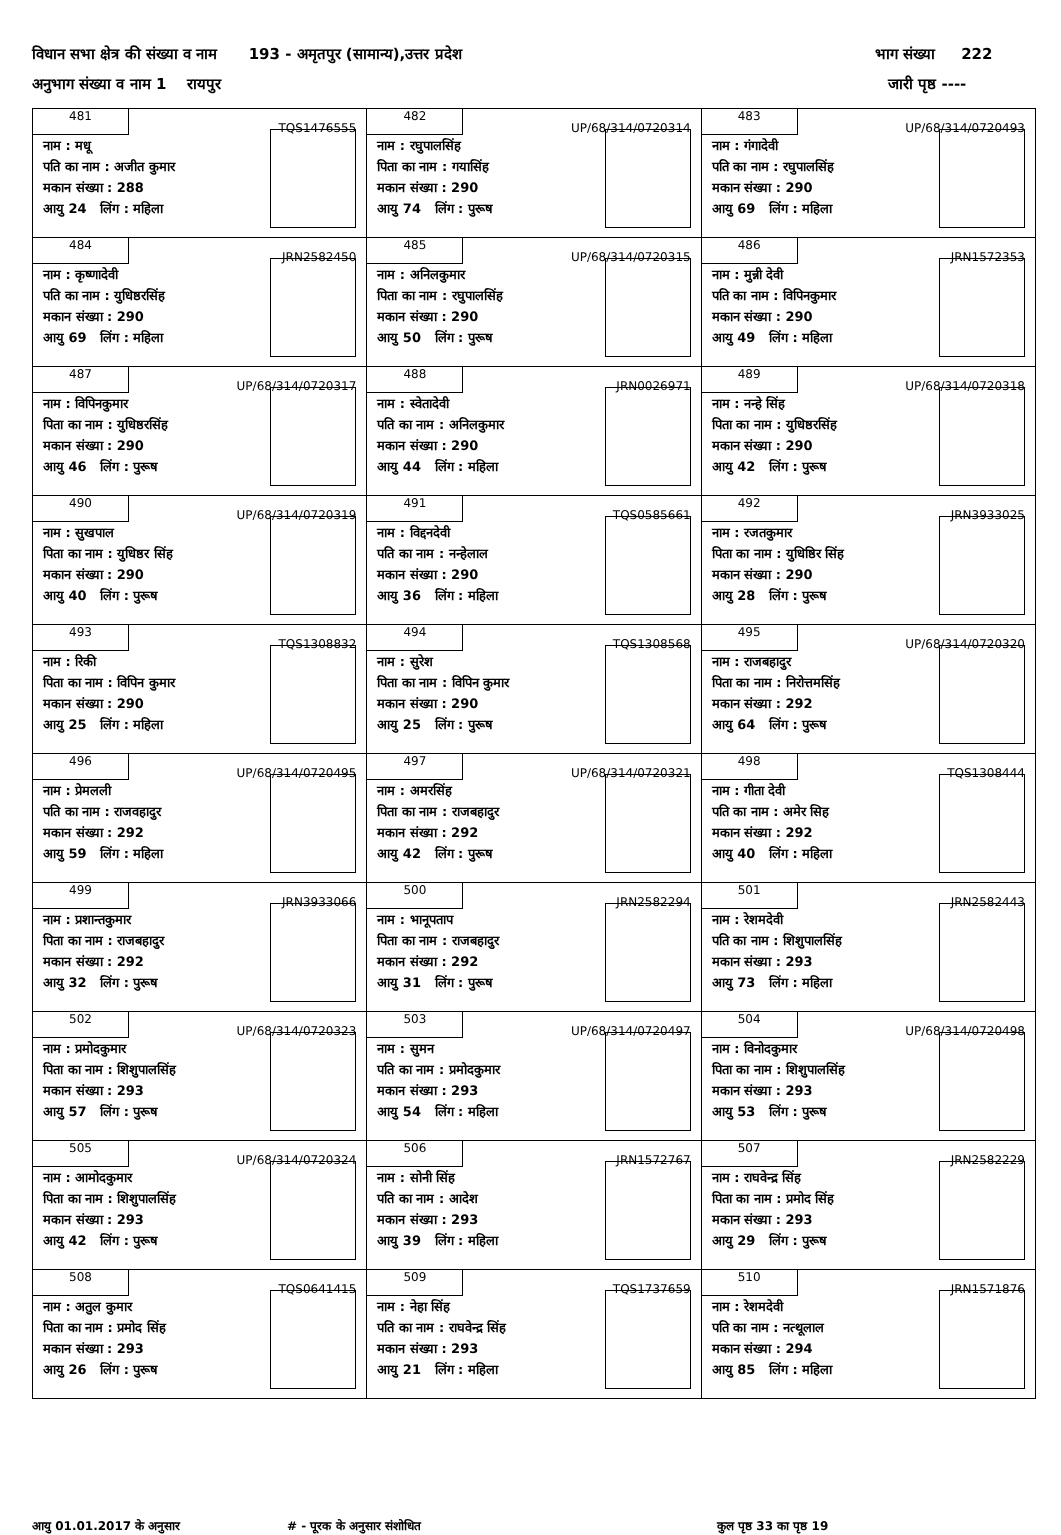विधान सभा क्षेत्र की संख्या व नाम 193 - अमृतपुर (सामान्य),उत्तर प्रदेश भाग संख्या 222
अनुभाग संख्या व नाम 1 रायपुर जारी पृष्ठ ----
| 481 TQS1476555 नाम : मधू पति का नाम : अजीत कुमार मकान संख्या : 288 आयु 24 लिंग : महिला | 482 UP/68/314/0720314 नाम : रघुपालसिंह पिता का नाम : गयासिंह मकान संख्या : 290 आयु 74 लिंग : पुरूष | 483 UP/68/314/0720493 नाम : गंगादेवी पति का नाम : रघुपालसिंह मकान संख्या : 290 आयु 69 लिंग : महिला |
| 484 JRN2582450 नाम : कृष्णादेवी पति का नाम : युधिष्ठरसिंह मकान संख्या : 290 आयु 69 लिंग : महिला | 485 UP/68/314/0720315 नाम : अनिलकुमार पिता का नाम : रघुपालसिंह मकान संख्या : 290 आयु 50 लिंग : पुरूष | 486 JRN1572353 नाम : मुन्नी देवी पति का नाम : विपिनकुमार मकान संख्या : 290 आयु 49 लिंग : महिला |
| 487 UP/68/314/0720317 नाम : विपिनकुमार पिता का नाम : युधिष्ठरसिंह मकान संख्या : 290 आयु 46 लिंग : पुरूष | 488 JRN0026971 नाम : स्वेतादेवी पति का नाम : अनिलकुमार मकान संख्या : 290 आयु 44 लिंग : महिला | 489 UP/68/314/0720318 नाम : नन्हे सिंह पिता का नाम : युधिष्ठरसिंह मकान संख्या : 290 आयु 42 लिंग : पुरूष |
| 490 UP/68/314/0720319 नाम : सुखपाल पिता का नाम : युधिष्ठर सिंह मकान संख्या : 290 आयु 40 लिंग : पुरूष | 491 TQS0585661 नाम : विद्दनदेवी पति का नाम : नन्हेलाल मकान संख्या : 290 आयु 36 लिंग : महिला | 492 JRN3933025 नाम : रजतकुमार पिता का नाम : युधिष्ठिर सिंह मकान संख्या : 290 आयु 28 लिंग : पुरूष |
| 493 TQS1308832 नाम : रिकी पिता का नाम : विपिन कुमार मकान संख्या : 290 आयु 25 लिंग : महिला | 494 TQS1308568 नाम : सुरेश पिता का नाम : विपिन कुमार मकान संख्या : 290 आयु 25 लिंग : पुरूष | 495 UP/68/314/0720320 नाम : राजबहादुर पिता का नाम : निरोत्तमसिंह मकान संख्या : 292 आयु 64 लिंग : पुरूष |
| 496 UP/68/314/0720495 नाम : प्रेमलली पति का नाम : राजवहादुर मकान संख्या : 292 आयु 59 लिंग : महिला | 497 UP/68/314/0720321 नाम : अमरसिंह पिता का नाम : राजबहादुर मकान संख्या : 292 आयु 42 लिंग : पुरूष | 498 TQS1308444 नाम : गीता देवी पति का नाम : अमेर सिह मकान संख्या : 292 आयु 40 लिंग : महिला |
| 499 JRN3933066 नाम : प्रशान्तकुमार पिता का नाम : राजबहादुर मकान संख्या : 292 आयु 32 लिंग : पुरूष | 500 JRN2582294 नाम : भानूपताप पिता का नाम : राजबहादुर मकान संख्या : 292 आयु 31 लिंग : पुरूष | 501 JRN2582443 नाम : रेशमदेवी पति का नाम : शिशुपालसिंह मकान संख्या : 293 आयु 73 लिंग : महिला |
| 502 UP/68/314/0720323 नाम : प्रमोदकुमार पिता का नाम : शिशुपालसिंह मकान संख्या : 293 आयु 57 लिंग : पुरूष | 503 UP/68/314/0720497 नाम : सुमन पति का नाम : प्रमोदकुमार मकान संख्या : 293 आयु 54 लिंग : महिला | 504 UP/68/314/0720498 नाम : विनोदकुमार पिता का नाम : शिशुपालसिंह मकान संख्या : 293 आयु 53 लिंग : पुरूष |
| 505 UP/68/314/0720324 नाम : आमोदकुमार पिता का नाम : शिशुपालसिंह मकान संख्या : 293 आयु 42 लिंग : पुरूष | 506 JRN1572767 नाम : सोनी सिंह पति का नाम : आदेश मकान संख्या : 293 आयु 39 लिंग : महिला | 507 JRN2582229 नाम : राघवेन्द्र सिंह पिता का नाम : प्रमोद सिंह मकान संख्या : 293 आयु 29 लिंग : पुरूष |
| 508 TQS0641415 नाम : अतुल कुमार पिता का नाम : प्रमोद सिंह मकान संख्या : 293 आयु 26 लिंग : पुरूष | 509 TQS1737659 नाम : नेहा सिंह पति का नाम : राघवेन्द्र सिंह मकान संख्या : 293 आयु 21 लिंग : महिला | 510 JRN1571876 नाम : रेशमदेवी पति का नाम : नत्थूलाल मकान संख्या : 294 आयु 85 लिंग : महिला |
आयु 01.01.2017 के अनुसार # - पूरक के अनुसार संशोधित कुल पृष्ठ 33 का पृष्ठ 19